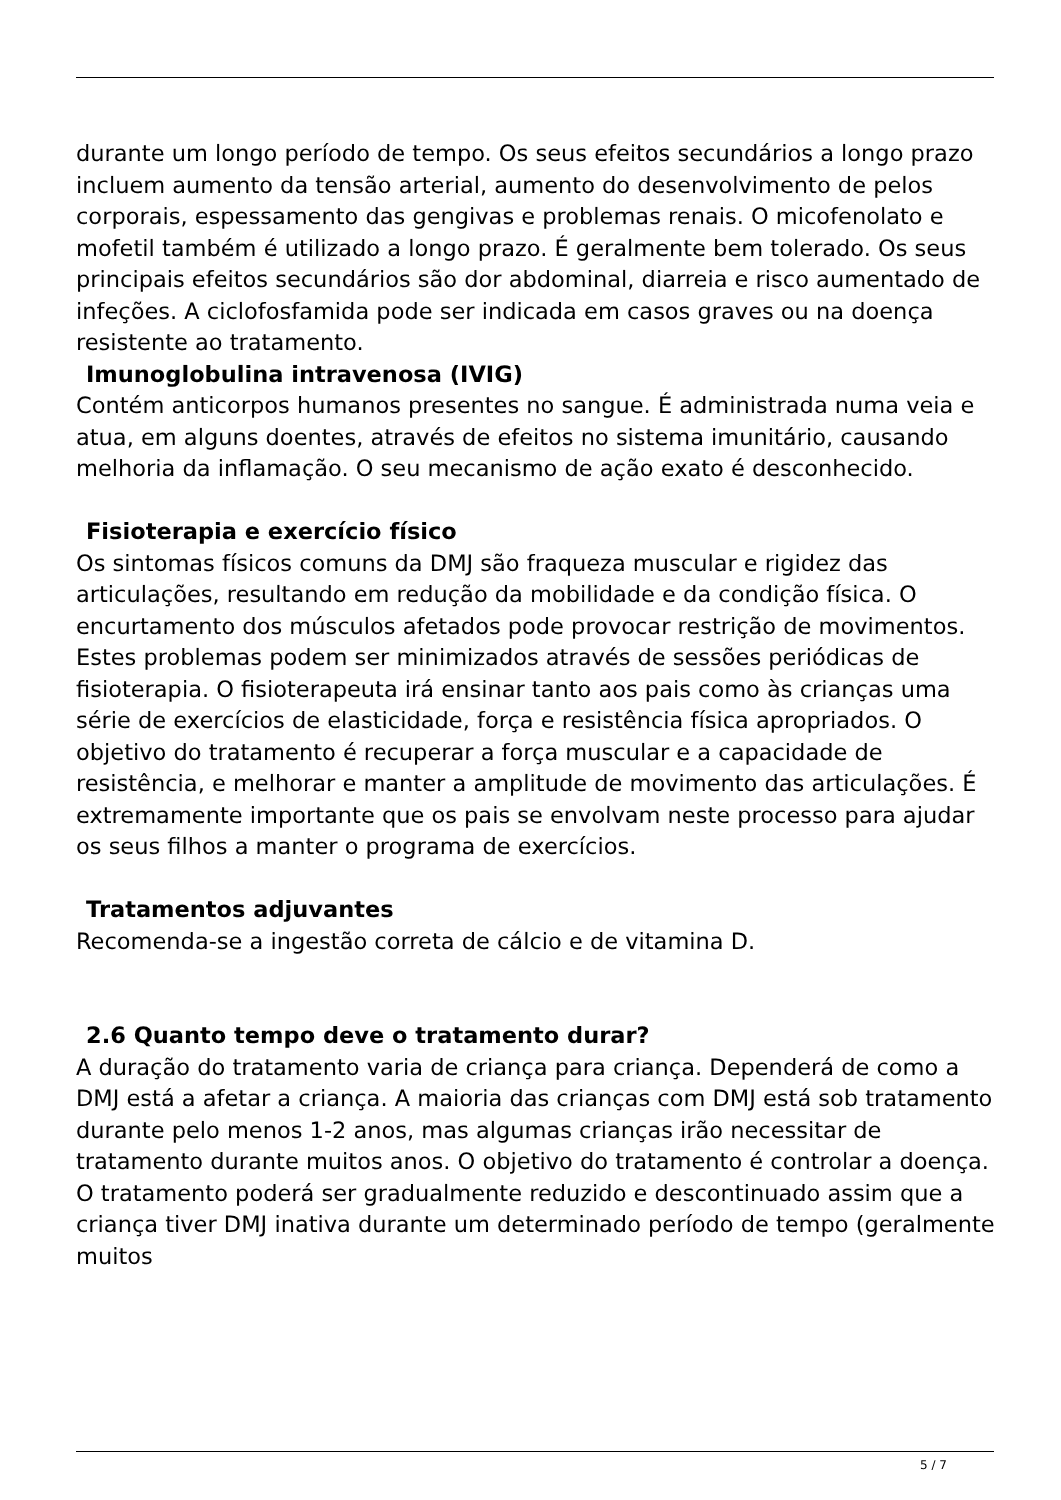durante um longo período de tempo. Os seus efeitos secundários a longo prazo incluem aumento da tensão arterial, aumento do desenvolvimento de pelos corporais, espessamento das gengivas e problemas renais. O micofenolato e mofetil também é utilizado a longo prazo. É geralmente bem tolerado. Os seus principais efeitos secundários são dor abdominal, diarreia e risco aumentado de infeções. A ciclofosfamida pode ser indicada em casos graves ou na doença resistente ao tratamento.
Imunoglobulina intravenosa (IVIG)
Contém anticorpos humanos presentes no sangue. É administrada numa veia e atua, em alguns doentes, através de efeitos no sistema imunitário, causando melhoria da inflamação. O seu mecanismo de ação exato é desconhecido.
Fisioterapia e exercício físico
Os sintomas físicos comuns da DMJ são fraqueza muscular e rigidez das articulações, resultando em redução da mobilidade e da condição física. O encurtamento dos músculos afetados pode provocar restrição de movimentos. Estes problemas podem ser minimizados através de sessões periódicas de fisioterapia. O fisioterapeuta irá ensinar tanto aos pais como às crianças uma série de exercícios de elasticidade, força e resistência física apropriados. O objetivo do tratamento é recuperar a força muscular e a capacidade de resistência, e melhorar e manter a amplitude de movimento das articulações. É extremamente importante que os pais se envolvam neste processo para ajudar os seus filhos a manter o programa de exercícios.
Tratamentos adjuvantes
Recomenda-se a ingestão correta de cálcio e de vitamina D.
2.6 Quanto tempo deve o tratamento durar?
A duração do tratamento varia de criança para criança. Dependerá de como a DMJ está a afetar a criança. A maioria das crianças com DMJ está sob tratamento durante pelo menos 1-2 anos, mas algumas crianças irão necessitar de tratamento durante muitos anos. O objetivo do tratamento é controlar a doença. O tratamento poderá ser gradualmente reduzido e descontinuado assim que a criança tiver DMJ inativa durante um determinado período de tempo (geralmente muitos
5 / 7